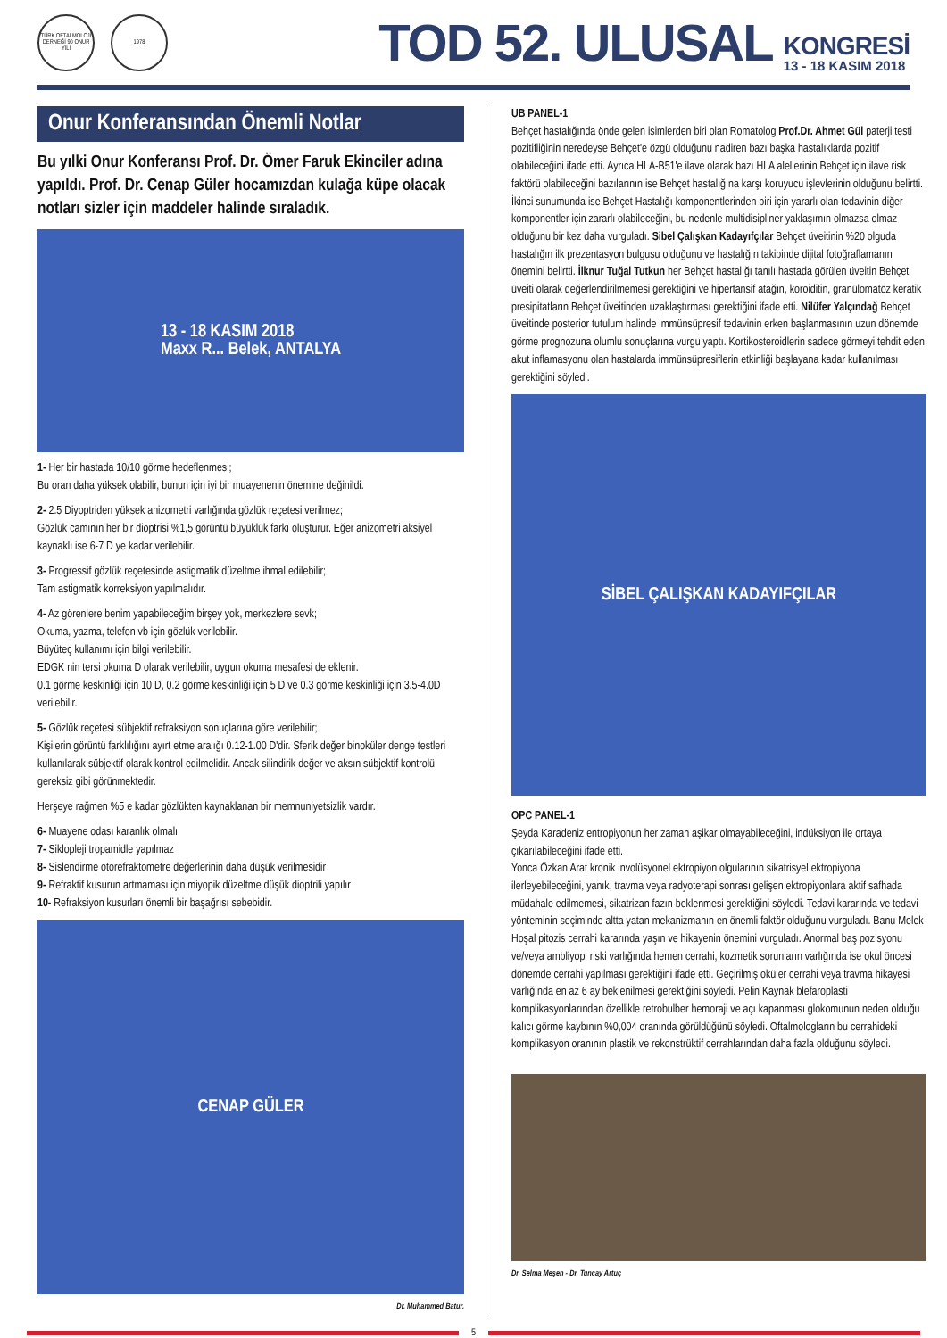TÜRK OFTALMOLOJİ DERNEĞİ 90 ONUR YILI
1978
TOD 52. ULUSAL KONGRESİ
13 - 18 KASIM 2018
Onur Konferansından Önemli Notlar
Bu yılki Onur Konferansı Prof. Dr. Ömer Faruk Ekinciler adına yapıldı. Prof. Dr. Cenap Güler hocamızdan kulağa küpe olacak notları sizler için maddeler halinde sıraladık.
13 - 18 KASIM 2018
Maxx R... Belek, ANTALYA
1- Her bir hastada 10/10 görme hedeflenmesi;
Bu oran daha yüksek olabilir, bunun için iyi bir muayenenin önemine değinildi.
2- 2.5 Diyoptriden yüksek anizometri varlığında gözlük reçetesi verilmez;
Gözlük camının her bir dioptrisi %1,5 görüntü büyüklük farkı oluşturur. Eğer anizometri aksiyel kaynaklı ise 6-7 D ye kadar verilebilir.
3- Progressif gözlük reçetesinde astigmatik düzeltme ihmal edilebilir;
Tam astigmatik korreksiyon yapılmalıdır.
4- Az görenlere benim yapabileceğim birşey yok, merkezlere sevk;
Okuma, yazma, telefon vb için gözlük verilebilir.
Büyüteç kullanımı için bilgi verilebilir.
EDGK nin tersi okuma D olarak verilebilir, uygun okuma mesafesi de eklenir.
0.1 görme keskinliği için 10 D, 0.2 görme keskinliği için 5 D ve 0.3 görme keskinliği için 3.5-4.0D verilebilir.
5- Gözlük reçetesi sübjektif refraksiyon sonuçlarına göre verilebilir;
Kişilerin görüntü farklılığını ayırt etme aralığı 0.12-1.00 D'dir. Sferik değer binoküler denge testleri kullanılarak sübjektif olarak kontrol edilmelidir. Ancak silindirik değer ve aksın sübjektif kontrolü gereksiz gibi görünmektedir.
Herşeye rağmen %5 e kadar gözlükten kaynaklanan bir memnuniyetsizlik vardır.
6- Muayene odası karanlık olmalı
7- Siklopleji tropamidle yapılmaz
8- Sislendirme otorefraktometre değerlerinin daha düşük verilmesidir
9- Refraktif kusurun artmaması için miyopik düzeltme düşük dioptrili yapılır
10- Refraksiyon kusurları önemli bir başağrısı sebebidir.
CENAP GÜLER
Dr. Muhammed Batur.
UB PANEL-1
Behçet hastalığında önde gelen isimlerden biri olan Romatolog Prof.Dr. Ahmet Gül paterji testi pozitifliğinin neredeyse Behçet'e özgü olduğunu nadiren bazı başka hastalıklarda pozitif olabileceğini ifade etti. Ayrıca HLA-B51'e ilave olarak bazı HLA alellerinin Behçet için ilave risk faktörü olabileceğini bazılarının ise Behçet hastalığına karşı koruyucu işlevlerinin olduğunu belirtti. İkinci sunumunda ise Behçet Hastalığı komponentlerinden biri için yararlı olan tedavinin diğer komponentler için zararlı olabileceğini, bu nedenle multidisipliner yaklaşımın olmazsa olmaz olduğunu bir kez daha vurguladı. Sibel Çalışkan Kadayıfçılar Behçet üveitinin %20 olguda hastalığın ilk prezentasyon bulgusu olduğunu ve hastalığın takibinde dijital fotoğraflamanın önemini belirtti. İlknur Tuğal Tutkun her Behçet hastalığı tanılı hastada görülen üveitin Behçet üveiti olarak değerlendirilmemesi gerektiğini ve hipertansif atağın, koroiditin, granülomatöz keratik presipitatların Behçet üveitinden uzaklaştırması gerektiğini ifade etti. Nilüfer Yalçındağ Behçet üveitinde posterior tutulum halinde immünsüpresif tedavinin erken başlanmasının uzun dönemde görme prognozuna olumlu sonuçlarına vurgu yaptı. Kortikosteroidlerin sadece görmeyi tehdit eden akut inflamasyonu olan hastalarda immünsüpresiflerin etkinliği başlayana kadar kullanılması gerektiğini söyledi.
SİBEL ÇALIŞKAN KADAYIFÇILAR
OPC PANEL-1
Şeyda Karadeniz entropiyonun her zaman aşikar olmayabileceğini, indüksiyon ile ortaya çıkarılabileceğini ifade etti.
Yonca Özkan Arat kronik involüsyonel ektropiyon olgularının sikatrisyel ektropiyona ilerleyebileceğini, yanık, travma veya radyoterapi sonrası gelişen ektropiyonlara aktif safhada müdahale edilmemesi, sikatrizan fazın beklenmesi gerektiğini söyledi. Tedavi kararında ve tedavi yönteminin seçiminde altta yatan mekanizmanın en önemli faktör olduğunu vurguladı. Banu Melek Hoşal pitozis cerrahi kararında yaşın ve hikayenin önemini vurguladı. Anormal baş pozisyonu ve/veya ambliyopi riski varlığında hemen cerrahi, kozmetik sorunların varlığında ise okul öncesi dönemde cerrahi yapılması gerektiğini ifade etti. Geçirilmiş oküler cerrahi veya travma hikayesi varlığında en az 6 ay beklenilmesi gerektiğini söyledi. Pelin Kaynak blefaroplasti komplikasyonlarından özellikle retrobulber hemoraji ve açı kapanması glokomunun neden olduğu kalıcı görme kaybının %0,004 oranında görüldüğünü söyledi. Oftalmologların bu cerrahideki komplikasyon oranının plastik ve rekonstrüktif cerrahlarından daha fazla olduğunu söyledi.
Dr. Selma Meşen - Dr. Tuncay Artuç
5